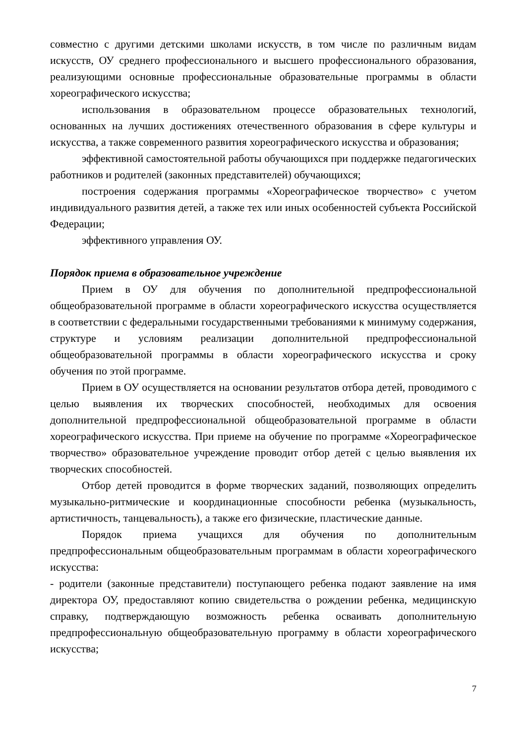совместно с другими детскими школами искусств, в том числе по различным видам искусств, ОУ среднего профессионального и высшего профессионального образования, реализующими основные профессиональные образовательные программы в области хореографического искусства;
использования в образовательном процессе образовательных технологий, основанных на лучших достижениях отечественного образования в сфере культуры и искусства, а также современного развития хореографического искусства и образования;
эффективной самостоятельной работы обучающихся при поддержке педагогических работников и родителей (законных представителей) обучающихся;
построения содержания программы «Хореографическое творчество» с учетом индивидуального развития детей, а также тех или иных особенностей субъекта Российской Федерации;
эффективного управления ОУ.
Порядок приема в образовательное учреждение
Прием в ОУ для обучения по дополнительной предпрофессиональной общеобразовательной программе в области хореографического искусства осуществляется в соответствии с федеральными государственными требованиями к минимуму содержания, структуре и условиям реализации дополнительной предпрофессиональной общеобразовательной программы в области хореографического искусства и сроку обучения по этой программе.
Прием в ОУ осуществляется на основании результатов отбора детей, проводимого с целью выявления их творческих способностей, необходимых для освоения дополнительной предпрофессиональной общеобразовательной программе в области хореографического искусства. При приеме на обучение по программе «Хореографическое творчество» образовательное учреждение проводит отбор детей с целью выявления их творческих способностей.
Отбор детей проводится в форме творческих заданий, позволяющих определить музыкально-ритмические и координационные способности ребенка (музыкальность, артистичность, танцевальность), а также его физические, пластические данные.
Порядок приема учащихся для обучения по дополнительным предпрофессиональным общеобразовательным программам в области хореографического искусства:
- родители (законные представители) поступающего ребенка подают заявление на имя директора ОУ, предоставляют копию свидетельства о рождении ребенка, медицинскую справку, подтверждающую возможность ребенка осваивать дополнительную предпрофессиональную общеобразовательную программу в области хореографического искусства;
7